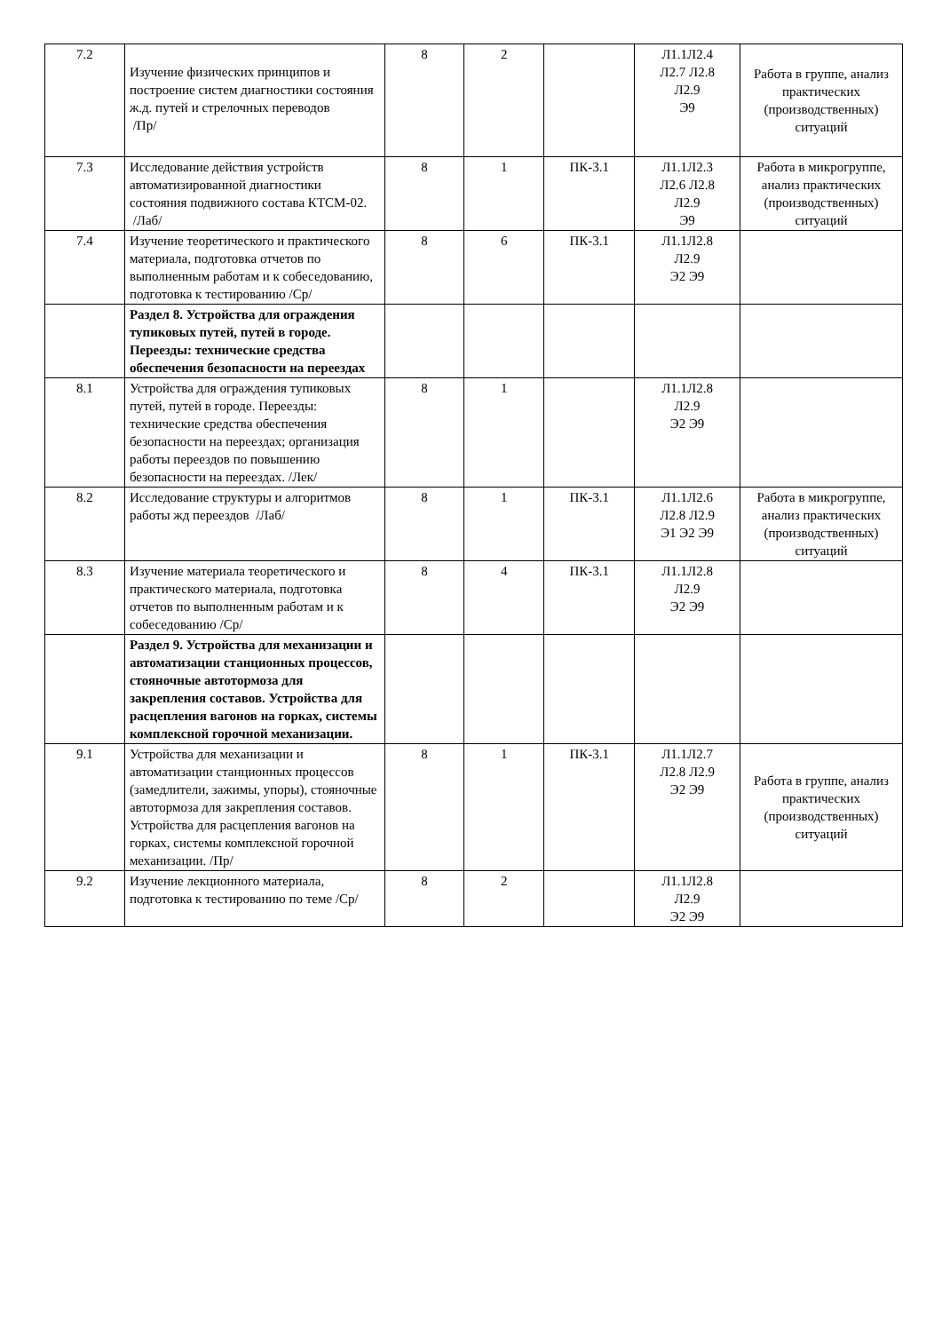| 7.2 | Изучение физических принципов и построение систем диагностики состояния ж.д. путей и стрелочных переводов /Пр/ | 8 | 2 | | Л1.1Л2.4 Л2.7 Л2.8 Л2.9 Э9 | Работа в группе, анализ практических (производственных) ситуаций |
| 7.3 | Исследование действия устройств автоматизированной диагностики состояния подвижного состава КТСМ-02. /Лаб/ | 8 | 1 | ПК-3.1 | Л1.1Л2.3 Л2.6 Л2.8 Л2.9 Э9 | Работа в микрогруппе, анализ практических (производственных) ситуаций |
| 7.4 | Изучение теоретического и практического материала, подготовка отчетов по выполненным работам и к собеседованию, подготовка к тестированию /Ср/ | 8 | 6 | ПК-3.1 | Л1.1Л2.8 Л2.9 Э2 Э9 | |
| | Раздел 8. Устройства для ограждения тупиковых путей, путей в городе. Переезды: технические средства обеспечения безопасности на переездах | | | | | |
| 8.1 | Устройства для ограждения тупиковых путей, путей в городе. Переезды: технические средства обеспечения безопасности на переездах; организация работы переездов по повышению безопасности на переездах. /Лек/ | 8 | 1 | | Л1.1Л2.8 Л2.9 Э2 Э9 | |
| 8.2 | Исследование структуры и алгоритмов работы жд переездов /Лаб/ | 8 | 1 | ПК-3.1 | Л1.1Л2.6 Л2.8 Л2.9 Э1 Э2 Э9 | Работа в микрогруппе, анализ практических (производственных) ситуаций |
| 8.3 | Изучение материала теоретического и практического материала, подготовка отчетов по выполненным работам и к собеседованию /Ср/ | 8 | 4 | ПК-3.1 | Л1.1Л2.8 Л2.9 Э2 Э9 | |
| | Раздел 9. Устройства для механизации и автоматизации станционных процессов, стояночные автотормоза для закрепления составов. Устройства для расцепления вагонов на горках, системы комплексной горочной механизации. | | | | | |
| 9.1 | Устройства для механизации и автоматизации станционных процессов (замедлители, зажимы, упоры), стояночные автотормоза для закрепления составов. Устройства для расцепления вагонов на горках, системы комплексной горочной механизации. /Пр/ | 8 | 1 | ПК-3.1 | Л1.1Л2.7 Л2.8 Л2.9 Э2 Э9 | Работа в группе, анализ практических (производственных) ситуаций |
| 9.2 | Изучение лекционного материала, подготовка к тестированию по теме /Ср/ | 8 | 2 | | Л1.1Л2.8 Л2.9 Э2 Э9 | |